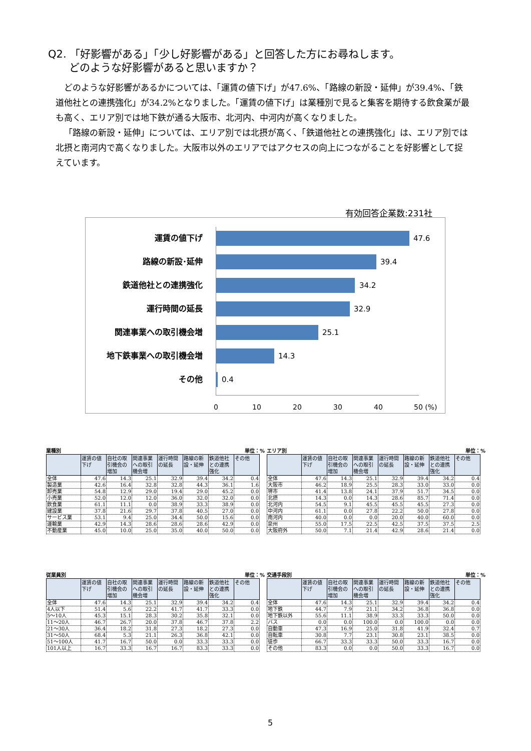Q2. 「好影響がある」「少し好影響がある」と回答した方にお尋ねします。
  どのような好影響があると思いますか？
どのような好影響があるかについては、「運賃の値下げ」が47.6%、「路線の新設・延伸」が39.4%、「鉄道他社との連携強化」が34.2%となりました。「運賃の値下げ」は業種別で見ると集客を期待する飲食業が最も高く、エリア別では地下鉄が通る大阪市、北河内、中河内が高くなりました。
「路線の新設・延伸」については、エリア別では北摂が高く、「鉄道他社との連携強化」は、エリア別では北摂と南河内で高くなりました。大阪市以外のエリアではアクセスの向上につながることを好影響として捉えています。
有効回答企業数:231社
運賃の値下げ 47.6
路線の新設･延伸 39.4
鉄道他社との連携強化 34.2
運行時間の延長 32.9
関連事業への取引機会増 25.1
地下鉄事業への取引機会増 14.3
その他 0.4
0 10 20 30 40 50 (%)
業種別 単位：%
| | 運賃の値下げ | 自社の取引機会の増加 | 関連事業への取引機会増 | 運行時間の延長 | 路線の新設・延伸 | 鉄道他社との連携強化 | その他 |
| --- | --- | --- | --- | --- | --- | --- | --- |
| 全体 | 47.6 | 14.3 | 25.1 | 32.9 | 39.4 | 34.2 | 0.4 |
| 製造業 | 42.6 | 16.4 | 32.8 | 32.8 | 44.3 | 36.1 | 1.6 |
| 卸売業 | 54.8 | 12.9 | 29.0 | 19.4 | 29.0 | 45.2 | 0.0 |
| 小売業 | 52.0 | 12.0 | 12.0 | 36.0 | 32.0 | 32.0 | 0.0 |
| 飲食業 | 61.1 | 11.1 | 0.0 | 38.9 | 33.3 | 38.9 | 0.0 |
| 建設業 | 37.8 | 21.6 | 29.7 | 37.8 | 40.5 | 27.0 | 0.0 |
| サービス業 | 53.1 | 9.4 | 25.0 | 34.4 | 50.0 | 15.6 | 0.0 |
| 運輸業 | 42.9 | 14.3 | 28.6 | 28.6 | 28.6 | 42.9 | 0.0 |
| 不動産業 | 45.0 | 10.0 | 25.0 | 35.0 | 40.0 | 50.0 | 0.0 |
エリア別 単位：%
| | 運賃の値下げ | 自社の取引機会の増加 | 関連事業への取引機会増 | 運行時間の延長 | 路線の新設・延伸 | 鉄道他社との連携強化 | その他 |
| --- | --- | --- | --- | --- | --- | --- | --- |
| 全体 | 47.6 | 14.3 | 25.1 | 32.9 | 39.4 | 34.2 | 0.4 |
| 大阪市 | 46.2 | 18.9 | 25.5 | 28.3 | 33.0 | 33.0 | 0.0 |
| 堺市 | 41.4 | 13.8 | 24.1 | 37.9 | 51.7 | 34.5 | 0.0 |
| 北摂 | 14.3 | 0.0 | 14.3 | 28.6 | 85.7 | 71.4 | 0.0 |
| 北河内 | 54.5 | 9.1 | 45.5 | 45.5 | 45.5 | 27.3 | 0.0 |
| 中河内 | 61.1 | 0.0 | 27.8 | 22.2 | 50.0 | 27.8 | 0.0 |
| 南河内 | 40.0 | 0.0 | 0.0 | 20.0 | 40.0 | 60.0 | 0.0 |
| 泉州 | 55.0 | 17.5 | 22.5 | 42.5 | 37.5 | 37.5 | 2.5 |
| 大阪府外 | 50.0 | 7.1 | 21.4 | 42.9 | 28.6 | 21.4 | 0.0 |
従業員別 単位：%
| | 運賃の値下げ | 自社の取引機会の増加 | 関連事業への取引機会増 | 運行時間の延長 | 路線の新設・延伸 | 鉄道他社との連携強化 | その他 |
| --- | --- | --- | --- | --- | --- | --- | --- |
| 全体 | 47.6 | 14.3 | 25.1 | 32.9 | 39.4 | 34.2 | 0.4 |
| 4人以下 | 51.4 | 5.6 | 22.2 | 41.7 | 41.7 | 33.3 | 0.0 |
| 5～10人 | 45.3 | 15.1 | 28.3 | 30.2 | 35.8 | 32.1 | 0.0 |
| 11～20人 | 46.7 | 26.7 | 20.0 | 37.8 | 46.7 | 37.8 | 2.2 |
| 21～30人 | 36.4 | 18.2 | 31.8 | 27.3 | 18.2 | 27.3 | 0.0 |
| 31～50人 | 68.4 | 5.3 | 21.1 | 26.3 | 36.8 | 42.1 | 0.0 |
| 51～100人 | 41.7 | 16.7 | 50.0 | 0.0 | 33.3 | 33.3 | 0.0 |
| 101人以上 | 16.7 | 33.3 | 16.7 | 16.7 | 83.3 | 33.3 | 0.0 |
交通手段別 単位：%
| | 運賃の値下げ | 自社の取引機会の増加 | 関連事業への取引機会増 | 運行時間の延長 | 路線の新設・延伸 | 鉄道他社との連携強化 | その他 |
| --- | --- | --- | --- | --- | --- | --- | --- |
| 全体 | 47.6 | 14.3 | 25.1 | 32.9 | 39.4 | 34.2 | 0.4 |
| 地下鉄 | 44.7 | 7.9 | 21.1 | 34.2 | 36.8 | 36.8 | 0.0 |
| 地下鉄以外 | 55.6 | 11.1 | 38.9 | 33.3 | 33.3 | 50.0 | 0.0 |
| バス | 0.0 | 0.0 | 100.0 | 0.0 | 100.0 | 0.0 | 0.0 |
| 自動車 | 47.3 | 16.9 | 25.0 | 31.8 | 41.9 | 32.4 | 0.7 |
| 自転車 | 30.8 | 7.7 | 23.1 | 30.8 | 23.1 | 38.5 | 0.0 |
| 徒歩 | 66.7 | 33.3 | 33.3 | 50.0 | 33.3 | 16.7 | 0.0 |
| その他 | 83.3 | 0.0 | 0.0 | 50.0 | 33.3 | 16.7 | 0.0 |
5